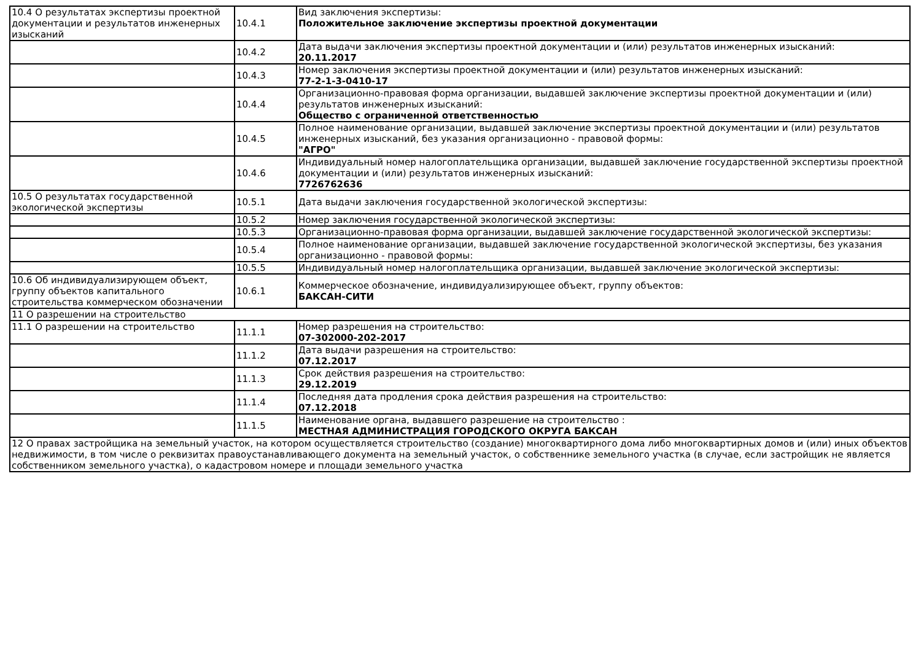| 10.4 О результатах экспертизы проектной документации и результатов инженерных изысканий | 10.4.1 | Вид заключения экспертизы: Положительное заключение экспертизы проектной документации |
| | 10.4.2 | Дата выдачи заключения экспертизы проектной документации и (или) результатов инженерных изысканий: 20.11.2017 |
| | 10.4.3 | Номер заключения экспертизы проектной документации и (или) результатов инженерных изысканий: 77-2-1-3-0410-17 |
| | 10.4.4 | Организационно-правовая форма организации, выдавшей заключение экспертизы проектной документации и (или) результатов инженерных изысканий: Общество с ограниченной ответственностью |
| | 10.4.5 | Полное наименование организации, выдавшей заключение экспертизы проектной документации и (или) результатов инженерных изысканий, без указания организационно - правовой формы: "АГРО" |
| | 10.4.6 | Индивидуальный номер налогоплательщика организации, выдавшей заключение государственной экспертизы проектной документации и (или) результатов инженерных изысканий: 7726762636 |
| 10.5 О результатах государственной экологической экспертизы | 10.5.1 | Дата выдачи заключения государственной экологической экспертизы: |
| | 10.5.2 | Номер заключения государственной экологической экспертизы: |
| | 10.5.3 | Организационно-правовая форма организации, выдавшей заключение государственной экологической экспертизы: |
| | 10.5.4 | Полное наименование организации, выдавшей заключение государственной экологической экспертизы, без указания организационно - правовой формы: |
| | 10.5.5 | Индивидуальный номер налогоплательщика организации, выдавшей заключение экологической экспертизы: |
| 10.6 Об индивидуализирующем объект, группу объектов капитального строительства коммерческом обозначении | 10.6.1 | Коммерческое обозначение, индивидуализирующее объект, группу объектов: БАКСАН-СИТИ |
| 11 О разрешении на строительство | | |
| 11.1 О разрешении на строительство | 11.1.1 | Номер разрешения на строительство: 07-302000-202-2017 |
| | 11.1.2 | Дата выдачи разрешения на строительство: 07.12.2017 |
| | 11.1.3 | Срок действия разрешения на строительство: 29.12.2019 |
| | 11.1.4 | Последняя дата продления срока действия разрешения на строительство: 07.12.2018 |
| | 11.1.5 | Наименование органа, выдавшего разрешение на строительство : МЕСТНАЯ АДМИНИСТРАЦИЯ ГОРОДСКОГО ОКРУГА БАКСАН |
| 12 О правах застройщика на земельный участок, на котором осуществляется строительство (создание) многоквартирного дома либо многоквартирных домов и (или) иных объектов недвижимости, в том числе о реквизитах правоустанавливающего документа на земельный участок, о собственнике земельного участка (в случае, если застройщик не является собственником земельного участка), о кадастровом номере и площади земельного участка | | |